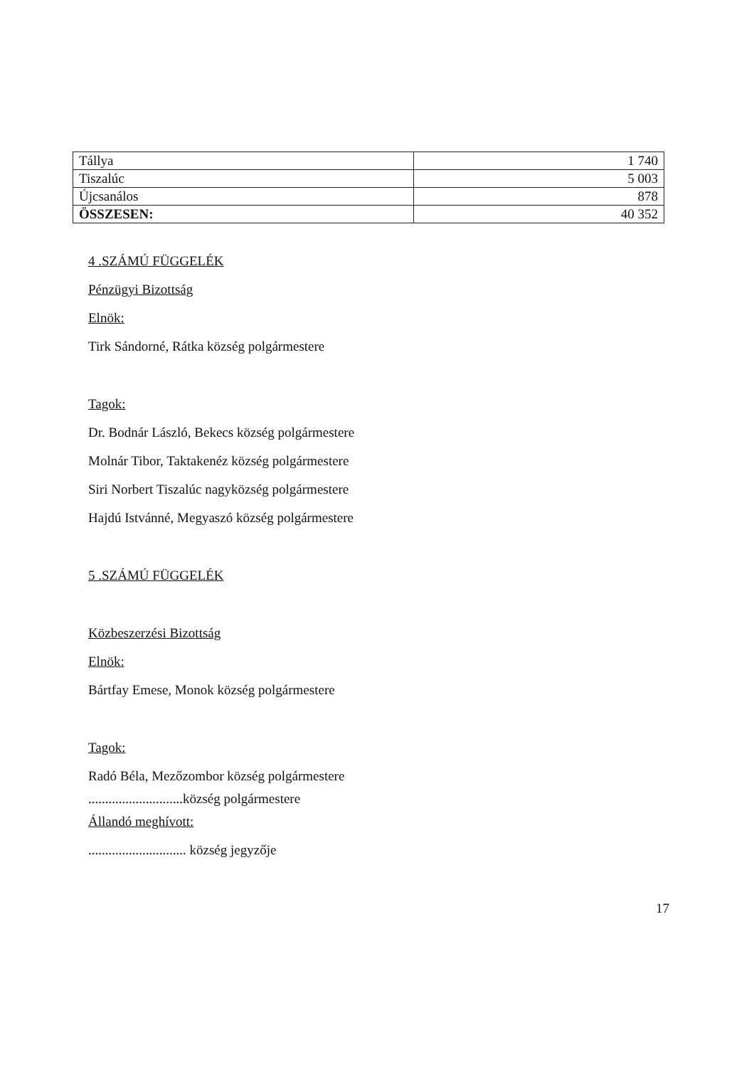| Tállya | 1 740 |
| Tiszalúc | 5 003 |
| Újcsanálos | 878 |
| ÖSSZESEN: | 40 352 |
4 .SZÁMÚ FÜGGELÉK
Pénzügyi Bizottság
Elnök:
Tirk Sándorné, Rátka község polgármestere
Tagok:
Dr. Bodnár László, Bekecs község polgármestere
Molnár Tibor, Taktakenéz község polgármestere
Siri Norbert Tiszalúc nagyközség polgármestere
Hajdú Istvánné, Megyaszó község polgármestere
5 .SZÁMÚ FÜGGELÉK
Közbeszerzési Bizottság
Elnök:
Bártfay Emese, Monok község polgármestere
Tagok:
Radó Béla, Mezőzombor község polgármestere
............................község polgármestere
Állandó meghívott:
............................. község jegyzője
17